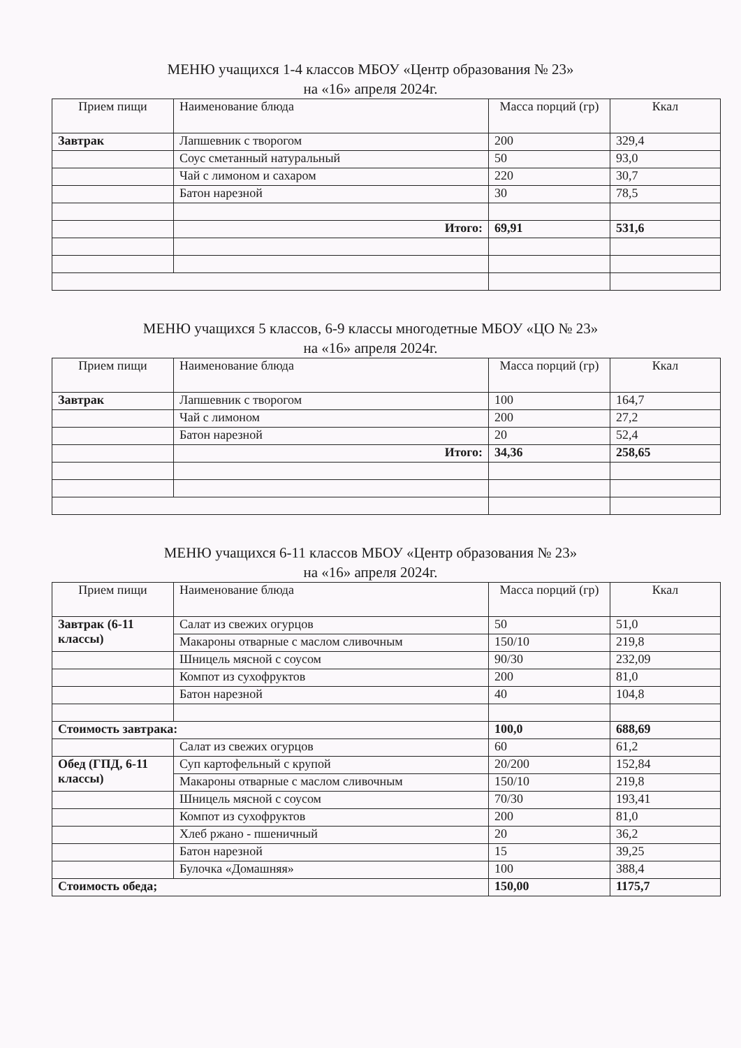МЕНЮ учащихся 1-4 классов МБОУ «Центр образования № 23»
на «16» апреля 2024г.
| Прием пищи | Наименование блюда | Масса порций (гр) | Ккал |
| --- | --- | --- | --- |
| Завтрак | Лапшевник с творогом | 200 | 329,4 |
| | Соус сметанный натуральный | 50 | 93,0 |
| | Чай с лимоном и сахаром | 220 | 30,7 |
| | Батон нарезной | 30 | 78,5 |
| | Итого: | 69,91 | 531,6 |
МЕНЮ учащихся 5 классов, 6-9 классы многодетные МБОУ «ЦО № 23»
на «16» апреля 2024г.
| Прием пищи | Наименование блюда | Масса порций (гр) | Ккал |
| --- | --- | --- | --- |
| Завтрак | Лапшевник с творогом | 100 | 164,7 |
| | Чай с лимоном | 200 | 27,2 |
| | Батон нарезной | 20 | 52,4 |
| | Итого: | 34,36 | 258,65 |
МЕНЮ учащихся 6-11 классов МБОУ «Центр образования № 23»
на «16» апреля 2024г.
| Прием пищи | Наименование блюда | Масса порций (гр) | Ккал |
| --- | --- | --- | --- |
| Завтрак (6-11 классы) | Салат из свежих огурцов | 50 | 51,0 |
| | Макароны отварные с маслом сливочным | 150/10 | 219,8 |
| | Шницель мясной с соусом | 90/30 | 232,09 |
| | Компот из сухофруктов | 200 | 81,0 |
| | Батон нарезной | 40 | 104,8 |
| Стоимость завтрака: | | 100,0 | 688,69 |
| | Салат из свежих огурцов | 60 | 61,2 |
| Обед (ГПД, 6-11 классы) | Суп картофельный с крупой | 20/200 | 152,84 |
| | Макароны отварные с маслом сливочным | 150/10 | 219,8 |
| | Шницель мясной с соусом | 70/30 | 193,41 |
| | Компот из сухофруктов | 200 | 81,0 |
| | Хлеб ржано - пшеничный | 20 | 36,2 |
| | Батон нарезной | 15 | 39,25 |
| | Булочка «Домашняя» | 100 | 388,4 |
| Стоимость обеда; | | 150,00 | 1175,7 |